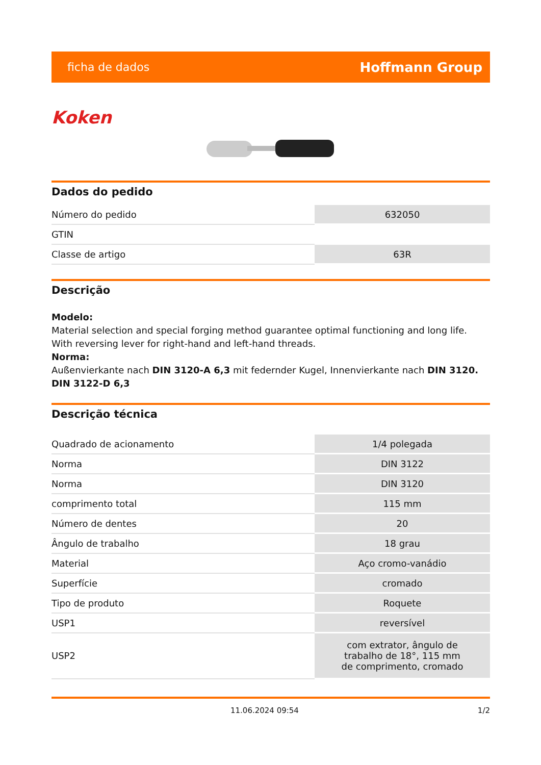ficha de dados Hoffmann Group
Koken
Dados do pedido
| Número do pedido | 632050 |
| GTIN | |
| Classe de artigo | 63R |
Descrição
Modelo:
Material selection and special forging method guarantee optimal functioning and long life.
With reversing lever for right-hand and left-hand threads.
Norma:
Außenvierkante nach DIN 3120-A 6,3 mit federnder Kugel, Innenvierkante nach DIN 3120. DIN 3122-D 6,3
Descrição técnica
| Quadrado de acionamento | 1/4 polegada |
| Norma | DIN 3122 |
| Norma | DIN 3120 |
| comprimento total | 115 mm |
| Número de dentes | 20 |
| Ângulo de trabalho | 18 grau |
| Material | Aço cromo-vanádio |
| Superfície | cromado |
| Tipo de produto | Roquete |
| USP1 | reversível |
| USP2 | com extrator, ângulo de trabalho de 18°, 115 mm de comprimento, cromado |
11.06.2024 09:54 1/2